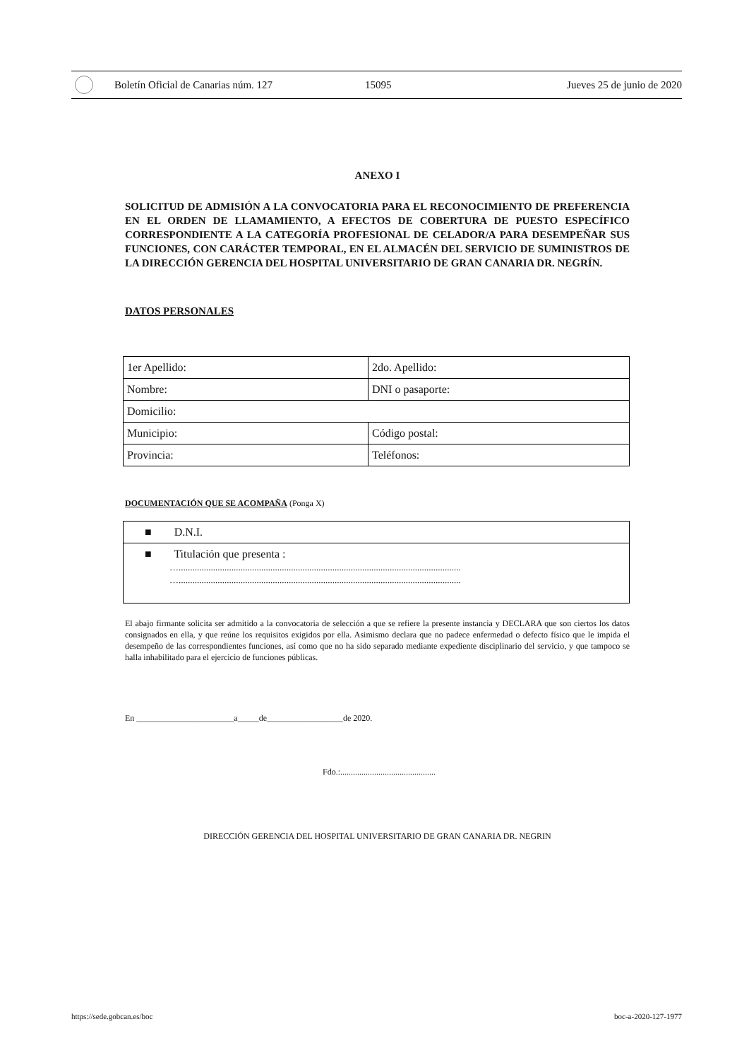Boletín Oficial de Canarias núm. 127 15095 Jueves 25 de junio de 2020
ANEXO I
SOLICITUD DE ADMISIÓN A LA CONVOCATORIA PARA EL RECONOCIMIENTO DE PREFERENCIA EN EL ORDEN DE LLAMAMIENTO, A EFECTOS DE COBERTURA DE PUESTO ESPECÍFICO CORRESPONDIENTE A LA CATEGORÍA PROFESIONAL DE CELADOR/A PARA DESEMPEÑAR SUS FUNCIONES, CON CARÁCTER TEMPORAL, EN EL ALMACÉN DEL SERVICIO DE SUMINISTROS DE LA DIRECCIÓN GERENCIA DEL HOSPITAL UNIVERSITARIO DE GRAN CANARIA DR. NEGRÍN.
DATOS PERSONALES
| 1er Apellido: | 2do. Apellido: |
| Nombre: | DNI o pasaporte: |
| Domicilio: | |
| Municipio: | Código postal: |
| Provincia: | Teléfonos: |
DOCUMENTACIÓN QUE SE ACOMPAÑA (Ponga X)
■ D.N.I.
■ Titulación que presenta :
…...........................................................................................................................
…...........................................................................................................................
El abajo firmante solicita ser admitido a la convocatoria de selección a que se refiere la presente instancia y DECLARA que son ciertos los datos consignados en ella, y que reúne los requisitos exigidos por ella. Asimismo declara que no padece enfermedad o defecto físico que le impida el desempeño de las correspondientes funciones, así como que no ha sido separado mediante expediente disciplinario del servicio, y que tampoco se halla inhabilitado para el ejercicio de funciones públicas.
En _______________________a_____de__________________de 2020.
Fdo.:.............................................
DIRECCIÓN GERENCIA DEL HOSPITAL UNIVERSITARIO DE GRAN CANARIA DR. NEGRIN
https://sede.gobcan.es/boc boc-a-2020-127-1977